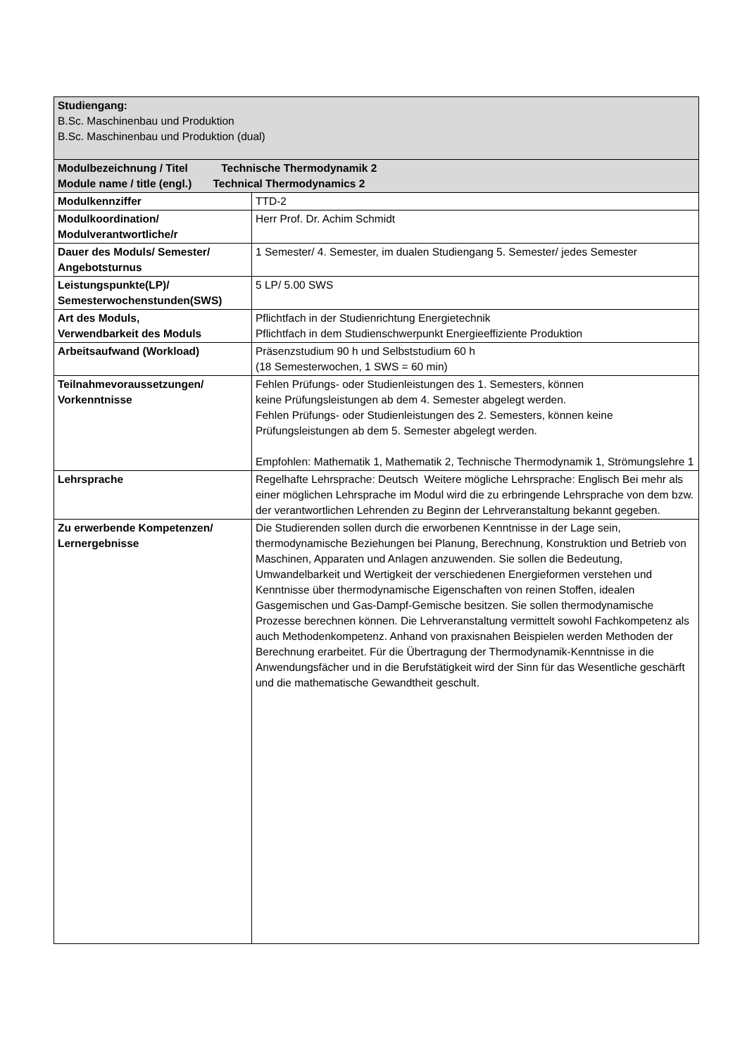| Studiengang: B.Sc. Maschinenbau und Produktion B.Sc. Maschinenbau und Produktion (dual) | |
| Modulbezeichnung / Titel Technische Thermodynamik 2 Module name / title (engl.) Technical Thermodynamics 2 | |
| Modulkennziffer | TTD-2 |
| Modulkoordination/ Modulverantwortliche/r | Herr Prof. Dr. Achim Schmidt |
| Dauer des Moduls/ Semester/ Angebotsturnus | 1 Semester/ 4. Semester, im dualen Studiengang 5. Semester/ jedes Semester |
| Leistungspunkte(LP)/ Semesterwochenstunden(SWS) | 5 LP/ 5.00 SWS |
| Art des Moduls, Verwendbarkeit des Moduls | Pflichtfach in der Studienrichtung Energietechnik Pflichtfach in dem Studienschwerpunkt Energieeffiziente Produktion |
| Arbeitsaufwand (Workload) | Präsenzstudium 90 h und Selbststudium 60 h (18 Semesterwochen, 1 SWS = 60 min) |
| Teilnahmevoraussetzungen/ Vorkenntnisse | Fehlen Prüfungs- oder Studienleistungen des 1. Semesters, können keine Prüfungsleistungen ab dem 4. Semester abgelegt werden. Fehlen Prüfungs- oder Studienleistungen des 2. Semesters, können keine Prüfungsleistungen ab dem 5. Semester abgelegt werden. Empfohlen: Mathematik 1, Mathematik 2, Technische Thermodynamik 1, Strömungslehre 1 |
| Lehrsprache | Regelhafte Lehrsprache: Deutsch Weitere mögliche Lehrsprache: Englisch Bei mehr als einer möglichen Lehrsprache im Modul wird die zu erbringende Lehrsprache von dem bzw. der verantwortlichen Lehrenden zu Beginn der Lehrveranstaltung bekannt gegeben. |
| Zu erwerbende Kompetenzen/ Lernergebnisse | Die Studierenden sollen durch die erworbenen Kenntnisse in der Lage sein, thermodynamische Beziehungen bei Planung, Berechnung, Konstruktion und Betrieb von Maschinen, Apparaten und Anlagen anzuwenden. Sie sollen die Bedeutung, Umwandelbarkeit und Wertigkeit der verschiedenen Energieformen verstehen und Kenntnisse über thermodynamische Eigenschaften von reinen Stoffen, idealen Gasgemischen und Gas-Dampf-Gemische besitzen. Sie sollen thermodynamische Prozesse berechnen können. Die Lehrveranstaltung vermittelt sowohl Fachkompetenz als auch Methodenkompetenz. Anhand von praxisnahen Beispielen werden Methoden der Berechnung erarbeitet. Für die Übertragung der Thermodynamik-Kenntnisse in die Anwendungsfächer und in die Berufstätigkeit wird der Sinn für das Wesentliche geschärft und die mathematische Gewandtheit geschult. |